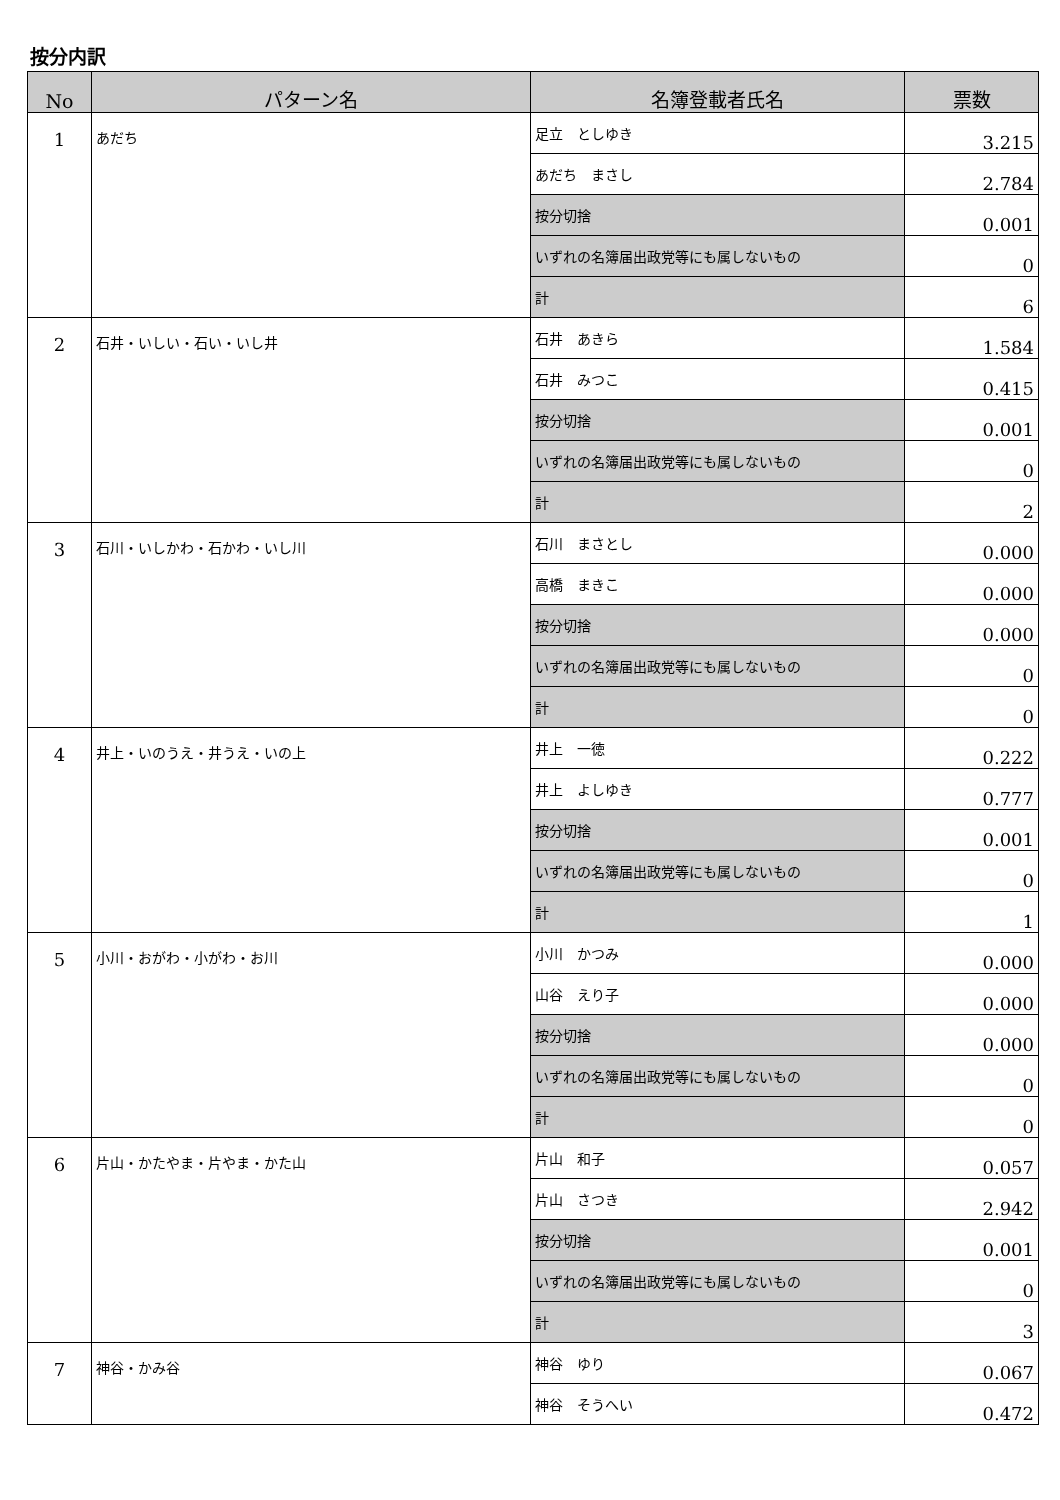按分内訳
| No | パターン名 | 名簿登載者氏名 | 票数 |
| --- | --- | --- | --- |
| 1 | あだち | 足立 としゆき | 3.215 |
| | | あだち まさし | 2.784 |
| | | 按分切捨 | 0.001 |
| | | いずれの名簿届出政党等にも属しないもの | 0 |
| | | 計 | 6 |
| 2 | 石井・いしい・石い・いし井 | 石井 あきら | 1.584 |
| | | 石井 みつこ | 0.415 |
| | | 按分切捨 | 0.001 |
| | | いずれの名簿届出政党等にも属しないもの | 0 |
| | | 計 | 2 |
| 3 | 石川・いしかわ・石かわ・いし川 | 石川 まさとし | 0.000 |
| | | 高橋 まきこ | 0.000 |
| | | 按分切捨 | 0.000 |
| | | いずれの名簿届出政党等にも属しないもの | 0 |
| | | 計 | 0 |
| 4 | 井上・いのうえ・井うえ・いの上 | 井上 一徳 | 0.222 |
| | | 井上 よしゆき | 0.777 |
| | | 按分切捨 | 0.001 |
| | | いずれの名簿届出政党等にも属しないもの | 0 |
| | | 計 | 1 |
| 5 | 小川・おがわ・小がわ・お川 | 小川 かつみ | 0.000 |
| | | 山谷 えり子 | 0.000 |
| | | 按分切捨 | 0.000 |
| | | いずれの名簿届出政党等にも属しないもの | 0 |
| | | 計 | 0 |
| 6 | 片山・かたやま・片やま・かた山 | 片山 和子 | 0.057 |
| | | 片山 さつき | 2.942 |
| | | 按分切捨 | 0.001 |
| | | いずれの名簿届出政党等にも属しないもの | 0 |
| | | 計 | 3 |
| 7 | 神谷・かみ谷 | 神谷 ゆり | 0.067 |
| | | 神谷 そうへい | 0.472 |